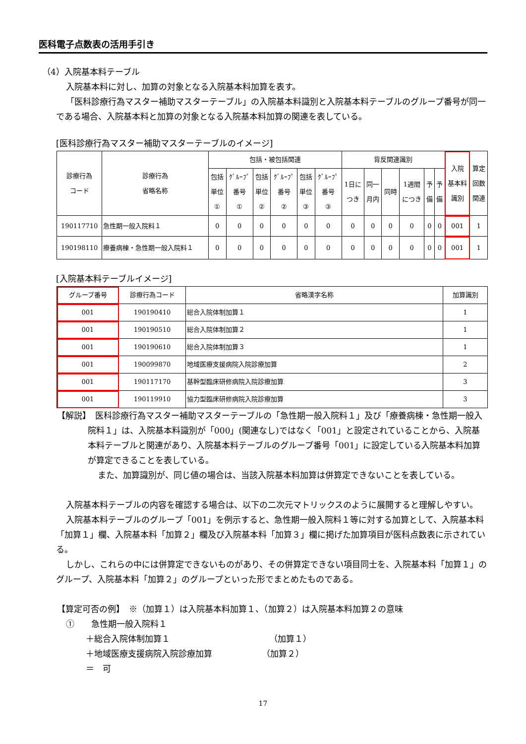医科電子点数表の活用手引き
（4）入院基本料テーブル
入院基本料に対し、加算の対象となる入院基本料加算を表す。
「医科診療行為マスター補助マスターテーブル」の入院基本料識別と入院基本料テーブルのグループ番号が同一である場合、入院基本料と加算の対象となる入院基本料加算の関連を表している。
[医科診療行為マスター補助マスターテーブルのイメージ]
| 診療行為 コード | 診療行為 省略名称 | 包括・被包括関連 | | | | | | 背反関連識別 | | | | | | 入院 基本料 識別 | 算定 回数 関連 |
| --- | --- | --- | --- | --- | --- | --- | --- | --- | --- | --- | --- | --- | --- | --- | --- |
| | | 包括 単位 ① | ｸﾞﾙｰﾌﾟ 番号 ① | 包括 単位 ② | ｸﾞﾙｰﾌﾟ 番号 ② | 包括 単位 ③ | ｸﾞﾙｰﾌﾟ 番号 ③ | 1日に つき | 同一 月内 | 同時 | 1週間 につき | 予 備 | 予 備 | | |
| 190117710 | 急性期一般入院料１ | 0 | 0 | 0 | 0 | 0 | 0 | 0 | 0 | 0 | 0 | 0 | 0 | 001 | 1 |
| 190198110 | 療養病棟・急性期一般入院料１ | 0 | 0 | 0 | 0 | 0 | 0 | 0 | 0 | 0 | 0 | 0 | 0 | 001 | 1 |
[入院基本料テーブルイメージ]
| グループ番号 | 診療行為コード | 省略漢字名称 | 加算識別 |
| --- | --- | --- | --- |
| 001 | 190190410 | 総合入院体制加算１ | 1 |
| 001 | 190190510 | 総合入院体制加算２ | 1 |
| 001 | 190190610 | 総合入院体制加算３ | 1 |
| 001 | 190099870 | 地域医療支援病院入院診療加算 | 2 |
| 001 | 190117170 | 基幹型臨床研修病院入院診療加算 | 3 |
| 001 | 190119910 | 協力型臨床研修病院入院診療加算 | 3 |
【解説】　医科診療行為マスター補助マスターテーブルの「急性期一般入院料１」及び「療養病棟・急性期一般入院料１」は、入院基本料識別が「000」(関連なし)ではなく「001」と設定されていることから、入院基本料テーブルと関連があり、入院基本料テーブルのグループ番号「001」に設定している入院基本料加算が算定できることを表している。
また、加算識別が、同じ値の場合は、当該入院基本料加算は併算定できないことを表している。
入院基本料テーブルの内容を確認する場合は、以下の二次元マトリックスのように展開すると理解しやすい。
入院基本料テーブルのグループ「001」を例示すると、急性期一般入院料１等に対する加算として、入院基本料「加算１」欄、入院基本料「加算２」欄及び入院基本料「加算３」欄に掲げた加算項目が医科点数表に示されている。
しかし、これらの中には併算定できないものがあり、その併算定できない項目同士を、入院基本料「加算１」のグループ、入院基本料「加算２」のグループといった形でまとめたものである。
【算定可否の例】　※（加算１）は入院基本料加算１、（加算２）は入院基本料加算２の意味
①　　急性期一般入院料１
＋総合入院体制加算１ （加算１）
＋地域医療支援病院入院診療加算 （加算２）
＝　可
17